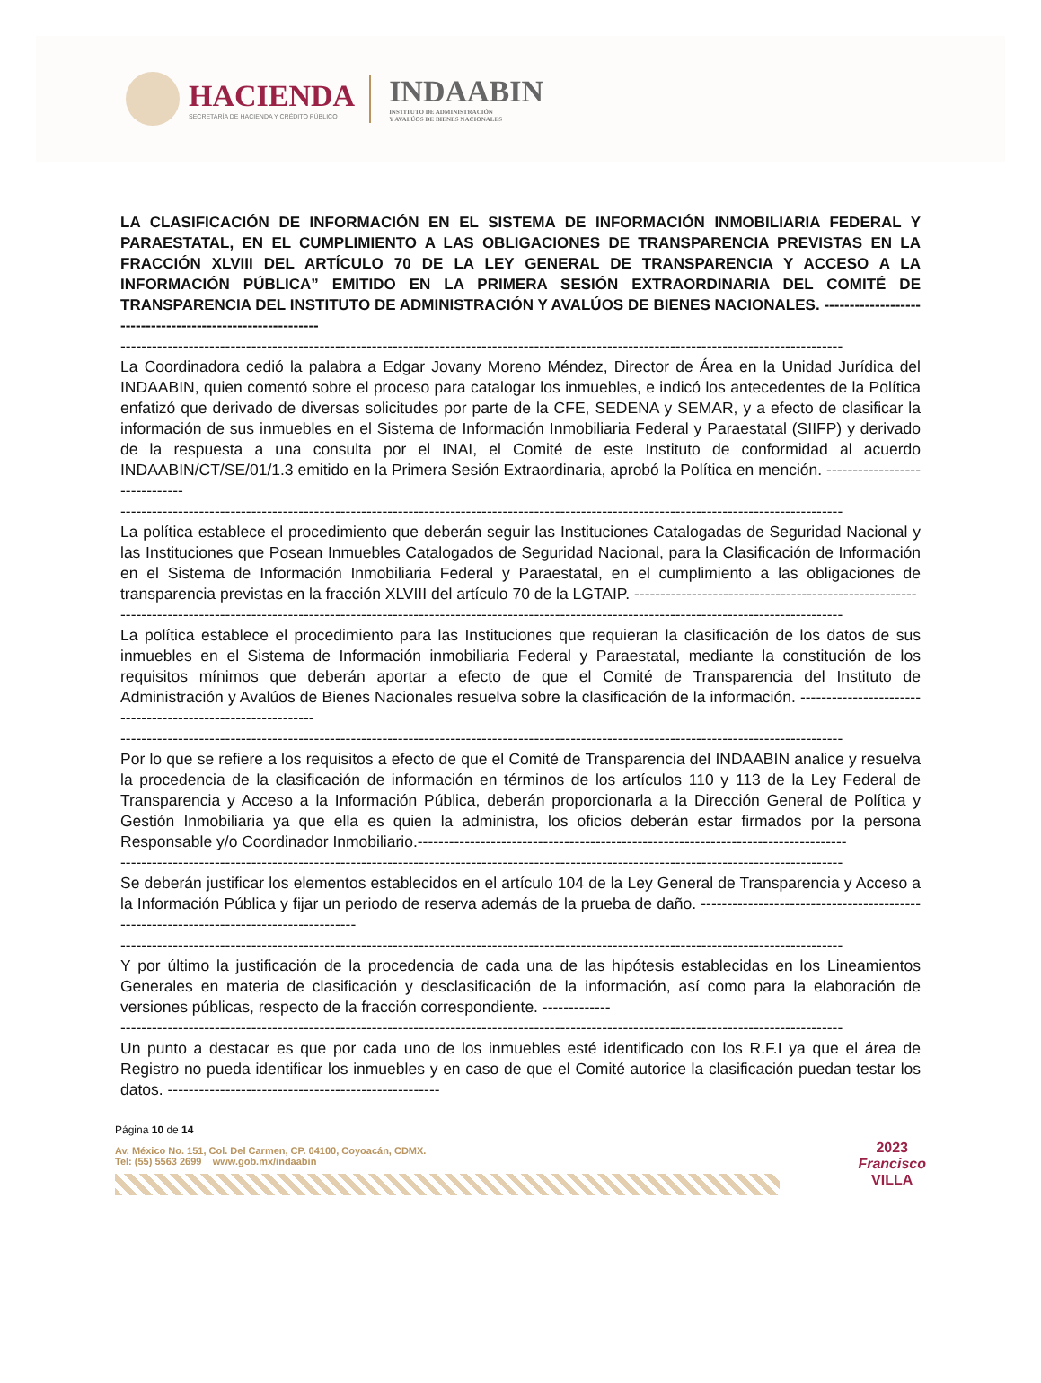HACIENDA
SECRETARÍA DE HACIENDA Y CRÉDITO PÚBLICO
INDAABIN
INSTITUTO DE ADMINISTRACIÓN
Y AVALÚOS DE BIENES NACIONALES
LA CLASIFICACIÓN DE INFORMACIÓN EN EL SISTEMA DE INFORMACIÓN INMOBILIARIA FEDERAL Y PARAESTATAL, EN EL CUMPLIMIENTO A LAS OBLIGACIONES DE TRANSPARENCIA PREVISTAS EN LA FRACCIÓN XLVIII DEL ARTÍCULO 70 DE LA LEY GENERAL DE TRANSPARENCIA Y ACCESO A LA INFORMACIÓN PÚBLICA” EMITIDO EN LA PRIMERA SESIÓN EXTRAORDINARIA DEL COMITÉ DE TRANSPARENCIA DEL INSTITUTO DE ADMINISTRACIÓN Y AVALÚOS DE BIENES NACIONALES. ----------------------------------------------------------
------------------------------------------------------------------------------------------------------------------------------------------
La Coordinadora cedió la palabra a Edgar Jovany Moreno Méndez, Director de Área en la Unidad Jurídica del INDAABIN, quien comentó sobre el proceso para catalogar los inmuebles, e indicó los antecedentes de la Política enfatizó que derivado de diversas solicitudes por parte de la CFE, SEDENA y SEMAR, y a efecto de clasificar la información de sus inmuebles en el Sistema de Información Inmobiliaria Federal y Paraestatal (SIIFP) y derivado de la respuesta a una consulta por el INAI, el Comité de este Instituto de conformidad al acuerdo INDAABIN/CT/SE/01/1.3 emitido en la Primera Sesión Extraordinaria, aprobó la Política en mención. ------------------------------
------------------------------------------------------------------------------------------------------------------------------------------
La política establece el procedimiento que deberán seguir las Instituciones Catalogadas de Seguridad Nacional y las Instituciones que Posean Inmuebles Catalogados de Seguridad Nacional, para la Clasificación de Información en el Sistema de Información Inmobiliaria Federal y Paraestatal, en el cumplimiento a las obligaciones de transparencia previstas en la fracción XLVIII del artículo 70 de la LGTAIP. ------------------------------------------------------
------------------------------------------------------------------------------------------------------------------------------------------
La política establece el procedimiento para las Instituciones que requieran la clasificación de los datos de sus inmuebles en el Sistema de Información inmobiliaria Federal y Paraestatal, mediante la constitución de los requisitos mínimos que deberán aportar a efecto de que el Comité de Transparencia del Instituto de Administración y Avalúos de Bienes Nacionales resuelva sobre la clasificación de la información. ------------------------------------------------------------
------------------------------------------------------------------------------------------------------------------------------------------
Por lo que se refiere a los requisitos a efecto de que el Comité de Transparencia del INDAABIN analice y resuelva la procedencia de la clasificación de información en términos de los artículos 110 y 113 de la Ley Federal de Transparencia y Acceso a la Información Pública, deberán proporcionarla a la Dirección General de Política y Gestión Inmobiliaria ya que ella es quien la administra, los oficios deberán estar firmados por la persona Responsable y/o Coordinador Inmobiliario.----------------------------------------------------------------------------------
------------------------------------------------------------------------------------------------------------------------------------------
Se deberán justificar los elementos establecidos en el artículo 104 de la Ley General de Transparencia y Acceso a la Información Pública y fijar un periodo de reserva además de la prueba de daño. ---------------------------------------------------------------------------------------
------------------------------------------------------------------------------------------------------------------------------------------
Y por último la justificación de la procedencia de cada una de las hipótesis establecidas en los Lineamientos Generales en materia de clasificación y desclasificación de la información, así como para la elaboración de versiones públicas, respecto de la fracción correspondiente. -------------
------------------------------------------------------------------------------------------------------------------------------------------
Un punto a destacar es que por cada uno de los inmuebles esté identificado con los R.F.I ya que el área de Registro no pueda identificar los inmuebles y en caso de que el Comité autorice la clasificación puedan testar los datos. ----------------------------------------------------
Página 10 de 14
Av. México No. 151, Col. Del Carmen, CP. 04100, Coyoacán, CDMX.
Tel: (55) 5563 2699 www.gob.mx/indaabin
2023
Francisco
VILLA